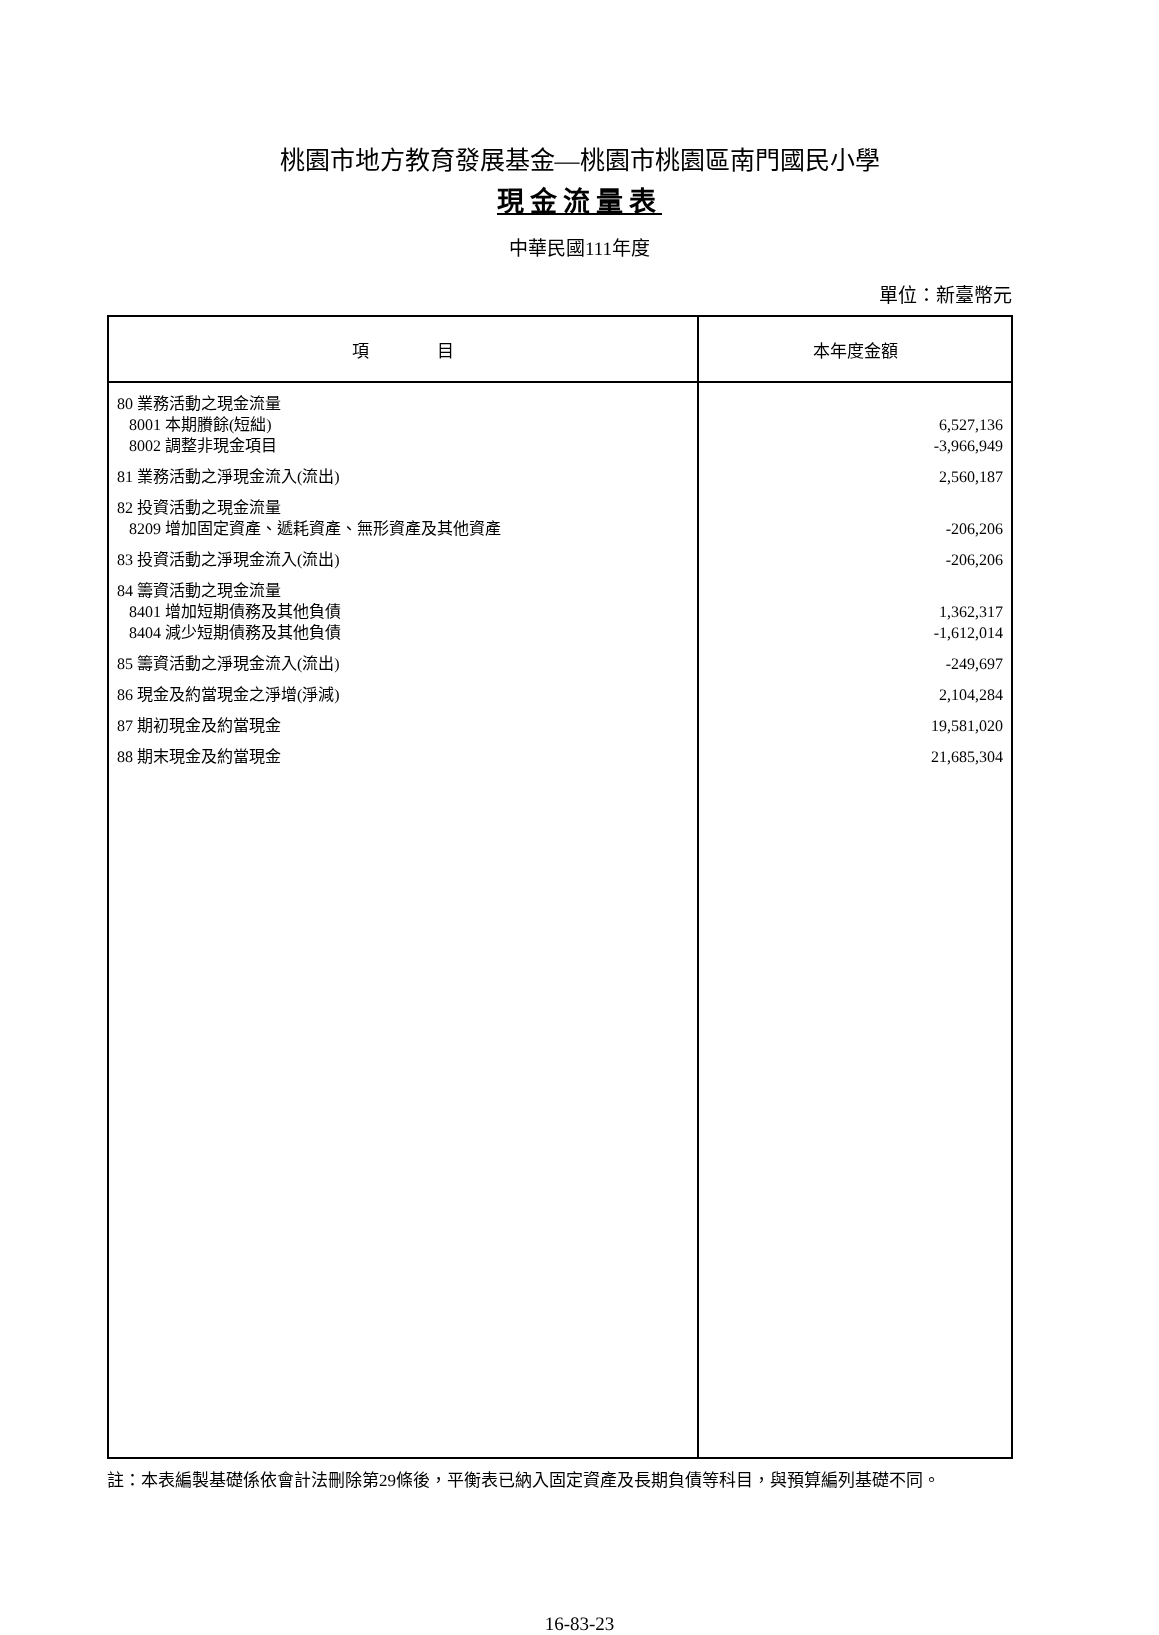桃園市地方教育發展基金—桃園市桃園區南門國民小學
現金流量表
中華民國111年度
單位：新臺幣元
| 項 目 | 本年度金額 |
| --- | --- |
| 80 業務活動之現金流量 | |
| 8001 本期賸餘(短絀) | 6,527,136 |
| 8002 調整非現金項目 | -3,966,949 |
| 81 業務活動之淨現金流入(流出) | 2,560,187 |
| 82 投資活動之現金流量 | |
| 8209 增加固定資產、遞耗資產、無形資產及其他資產 | -206,206 |
| 83 投資活動之淨現金流入(流出) | -206,206 |
| 84 籌資活動之現金流量 | |
| 8401 增加短期債務及其他負債 | 1,362,317 |
| 8404 減少短期債務及其他負債 | -1,612,014 |
| 85 籌資活動之淨現金流入(流出) | -249,697 |
| 86 現金及約當現金之淨增(淨減) | 2,104,284 |
| 87 期初現金及約當現金 | 19,581,020 |
| 88 期末現金及約當現金 | 21,685,304 |
註：本表編製基礎係依會計法刪除第29條後，平衡表已納入固定資產及長期負債等科目，與預算編列基礎不同。
16-83-23